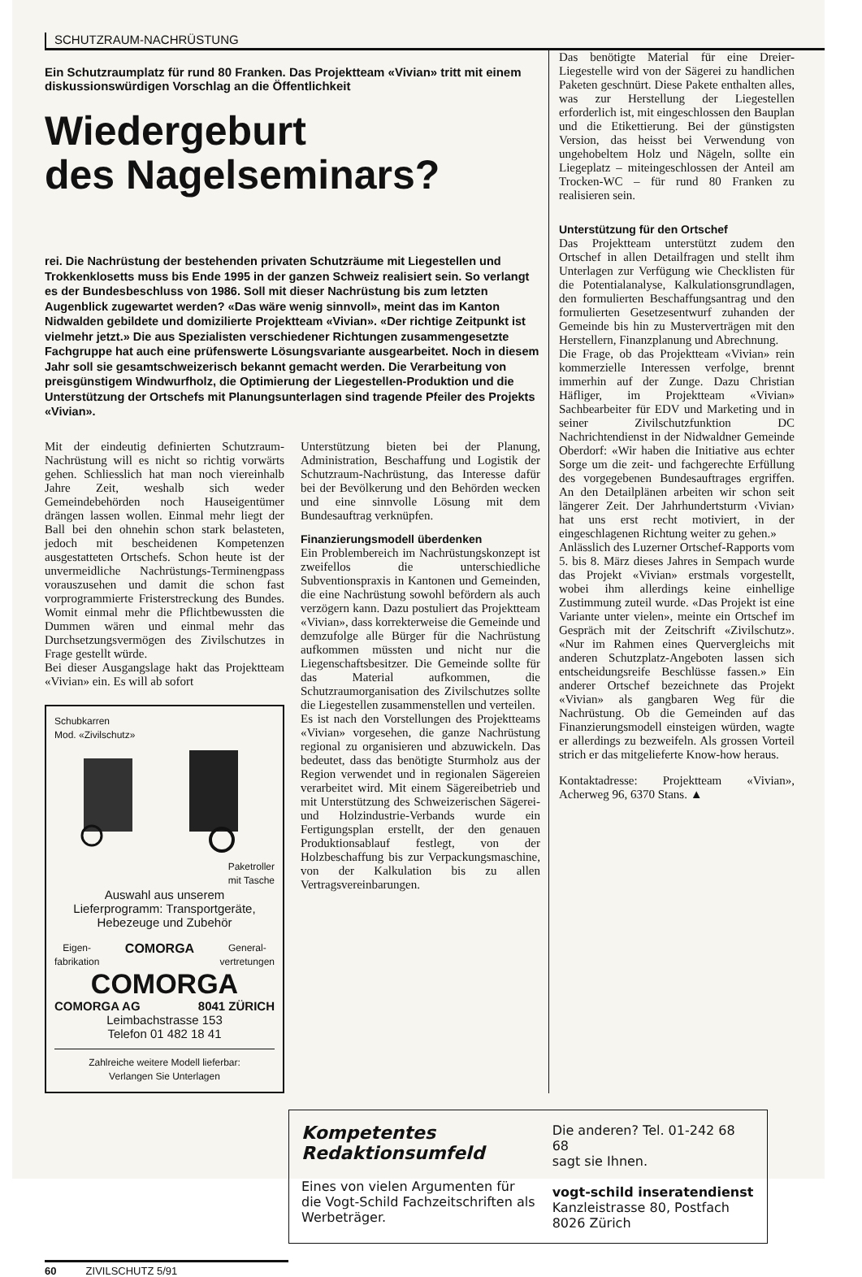SCHUTZRAUM-NACHRÜSTUNG
Ein Schutzraumplatz für rund 80 Franken. Das Projektteam «Vivian» tritt mit einem diskussionswürdigen Vorschlag an die Öffentlichkeit
Wiedergeburt
des Nagelseminars?
rei. Die Nachrüstung der bestehenden privaten Schutzräume mit Liegestellen und Trokkenklosetts muss bis Ende 1995 in der ganzen Schweiz realisiert sein. So verlangt es der Bundesbeschluss von 1986. Soll mit dieser Nachrüstung bis zum letzten Augenblick zugewartet werden? «Das wäre wenig sinnvoll», meint das im Kanton Nidwalden gebildete und domizilierte Projektteam «Vivian». «Der richtige Zeitpunkt ist vielmehr jetzt.» Die aus Spezialisten verschiedener Richtungen zusammengesetzte Fachgruppe hat auch eine prüfenswerte Lösungsvariante ausgearbeitet. Noch in diesem Jahr soll sie gesamtschweizerisch bekannt gemacht werden. Die Verarbeitung von preisgünstigem Windwurfholz, die Optimierung der Liegestellen-Produktion und die Unterstützung der Ortschefs mit Planungsunterlagen sind tragende Pfeiler des Projekts «Vivian».
Mit der eindeutig definierten Schutzraum-Nachrüstung will es nicht so richtig vorwärts gehen. Schliesslich hat man noch viereinhalb Jahre Zeit, weshalb sich weder Gemeindebehörden noch Hauseigentümer drängen lassen wollen. Einmal mehr liegt der Ball bei den ohnehin schon stark belasteten, jedoch mit bescheidenen Kompetenzen ausgestatteten Ortschefs. Schon heute ist der unvermeidliche Nachrüstungs-Terminengpass vorauszusehen und damit die schon fast vorprogrammierte Fristerstreckung des Bundes. Womit einmal mehr die Pflichtbewussten die Dummen wären und einmal mehr das Durchsetzungsvermögen des Zivilschutzes in Frage gestellt würde.
Bei dieser Ausgangslage hakt das Projektteam «Vivian» ein. Es will ab sofort
Schubkarren
Mod. «Zivilschutz»
Paketroller
mit Tasche
Auswahl aus unserem
Lieferprogramm: Transportgeräte,
Hebezeuge und Zubehör
Eigen-
fabrikation COMORGA General-
vertretungen
COMORGA
COMORGA AG 8041 ZÜRICH
Leimbachstrasse 153
Telefon 01 482 18 41
Zahlreiche weitere Modell lieferbar:
Verlangen Sie Unterlagen
Unterstützung bieten bei der Planung, Administration, Beschaffung und Logistik der Schutzraum-Nachrüstung, das Interesse dafür bei der Bevölkerung und den Behörden wecken und eine sinnvolle Lösung mit dem Bundesauftrag verknüpfen.
Finanzierungsmodell überdenken
Ein Problembereich im Nachrüstungskonzept ist zweifellos die unterschiedliche Subventionspraxis in Kantonen und Gemeinden, die eine Nachrüstung sowohl befördern als auch verzögern kann. Dazu postuliert das Projektteam «Vivian», dass korrekterweise die Gemeinde und demzufolge alle Bürger für die Nachrüstung aufkommen müssten und nicht nur die Liegenschaftsbesitzer. Die Gemeinde sollte für das Material aufkommen, die Schutzraumorganisation des Zivilschutzes sollte die Liegestellen zusammenstellen und verteilen.
Es ist nach den Vorstellungen des Projektteams «Vivian» vorgesehen, die ganze Nachrüstung regional zu organisieren und abzuwickeln. Das bedeutet, dass das benötigte Sturmholz aus der Region verwendet und in regionalen Sägereien verarbeitet wird. Mit einem Sägereibetrieb und mit Unterstützung des Schweizerischen Sägerei- und Holzindustrie-Verbands wurde ein Fertigungsplan erstellt, der den genauen Produktionsablauf festlegt, von der Holzbeschaffung bis zur Verpackungsmaschine, von der Kalkulation bis zu allen Vertragsvereinbarungen.
Das benötigte Material für eine Dreier-Liegestelle wird von der Sägerei zu handlichen Paketen geschnürt. Diese Pakete enthalten alles, was zur Herstellung der Liegestellen erforderlich ist, mit eingeschlossen den Bauplan und die Etikettierung. Bei der günstigsten Version, das heisst bei Verwendung von ungehobeltem Holz und Nägeln, sollte ein Liegeplatz – miteingeschlossen der Anteil am Trocken-WC – für rund 80 Franken zu realisieren sein.
Unterstützung für den Ortschef
Das Projektteam unterstützt zudem den Ortschef in allen Detailfragen und stellt ihm Unterlagen zur Verfügung wie Checklisten für die Potentialanalyse, Kalkulationsgrundlagen, den formulierten Beschaffungsantrag und den formulierten Gesetzesentwurf zuhanden der Gemeinde bis hin zu Musterverträgen mit den Herstellern, Finanzplanung und Abrechnung.
Die Frage, ob das Projektteam «Vivian» rein kommerzielle Interessen verfolge, brennt immerhin auf der Zunge. Dazu Christian Häfliger, im Projektteam «Vivian» Sachbearbeiter für EDV und Marketing und in seiner Zivilschutzfunktion DC Nachrichtendienst in der Nidwaldner Gemeinde Oberdorf: «Wir haben die Initiative aus echter Sorge um die zeit- und fachgerechte Erfüllung des vorgegebenen Bundesauftrages ergriffen. An den Detailplänen arbeiten wir schon seit längerer Zeit. Der Jahrhundertsturm ‹Vivian› hat uns erst recht motiviert, in der eingeschlagenen Richtung weiter zu gehen.»
Anlässlich des Luzerner Ortschef-Rapports vom 5. bis 8. März dieses Jahres in Sempach wurde das Projekt «Vivian» erstmals vorgestellt, wobei ihm allerdings keine einhellige Zustimmung zuteil wurde. «Das Projekt ist eine Variante unter vielen», meinte ein Ortschef im Gespräch mit der Zeitschrift «Zivilschutz». «Nur im Rahmen eines Quervergleichs mit anderen Schutzplatz-Angeboten lassen sich entscheidungsreife Beschlüsse fassen.» Ein anderer Ortschef bezeichnete das Projekt «Vivian» als gangbaren Weg für die Nachrüstung. Ob die Gemeinden auf das Finanzierungsmodell einsteigen würden, wagte er allerdings zu bezweifeln. Als grossen Vorteil strich er das mitgelieferte Know-how heraus.
Kontaktadresse: Projektteam «Vivian», Acherweg 96, 6370 Stans. ▲
Kompetentes Redaktionsumfeld
Eines von vielen Argumenten für die Vogt-Schild Fachzeitschriften als Werbeträger.
Die anderen? Tel. 01-242 68 68
sagt sie Ihnen.
vogt-schild inseratendienst
Kanzleistrasse 80, Postfach
8026 Zürich
60 ZIVILSCHUTZ 5/91